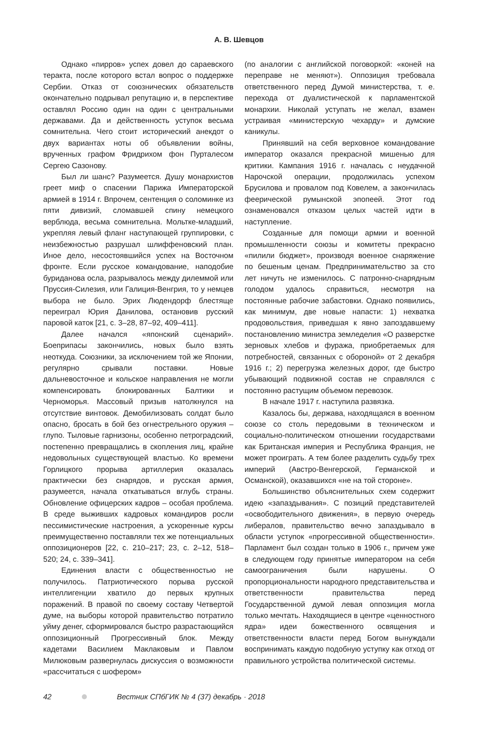А. В. Шевцов
Однако «пирров» успех довел до сараевского теракта, после которого встал вопрос о поддержке Сербии. Отказ от союзнических обязательств окончательно подрывал репутацию и, в перспективе оставлял Россию один на один с центральными державами. Да и действенность уступок весьма сомнительна. Чего стоит исторический анекдот о двух вариантах ноты об объявлении войны, врученных графом Фридрихом фон Пурталесом Сергею Сазонову.
Был ли шанс? Разумеется. Душу монархистов греет миф о спасении Парижа Императорской армией в 1914 г. Впрочем, сентенция о соломинке из пяти дивизий, сломавшей спину немецкого верблюда, весьма сомнительна. Мольтке-младший, укрепляя левый фланг наступающей группировки, с неизбежностью разрушал шлиффеновский план. Иное дело, несостоявшийся успех на Восточном фронте. Если русское командование, наподобие буриданова осла, разрывалось между дилеммой или Пруссия-Силезия, или Галиция-Венгрия, то у немцев выбора не было. Эрих Людендорф блестяще переиграл Юрия Данилова, остановив русский паровой каток [21, с. 3–28, 87–92, 409–411].
Далее начался «японский сценарий». Боеприпасы закончились, новых было взять неоткуда. Союзники, за исключением той же Японии, регулярно срывали поставки. Новые дальневосточное и кольское направления не могли компенсировать блокированных Балтики и Черноморья. Массовый призыв натолкнулся на отсутствие винтовок. Демобилизовать солдат было опасно, бросать в бой без огнестрельного оружия – глупо. Тыловые гарнизоны, особенно петроградский, постепенно превращались в скопления лиц, крайне недовольных существующей властью. Ко времени Горлицкого прорыва артиллерия оказалась практически без снарядов, и русская армия, разумеется, начала откатываться вглубь страны. Обновление офицерских кадров – особая проблема. В среде выживших кадровых командиров росли пессимистические настроения, а ускоренные курсы преимущественно поставляли тех же потенциальных оппозиционеров [22, с. 210–217; 23, с. 2–12, 518–520; 24, с. 339–341].
Единения власти с общественностью не получилось. Патриотического порыва русской интеллигенции хватило до первых крупных поражений. В правой по своему составу Четвертой думе, на выборы которой правительство потратило уйму денег, сформировался быстро разрастающийся оппозиционный Прогрессивный блок. Между кадетами Василием Маклаковым и Павлом Милюковым развернулась дискуссия о возможности «рассчитаться с шофером»
(по аналогии с английской поговоркой: «коней на переправе не меняют»). Оппозиция требовала ответственного перед Думой министерства, т. е. перехода от дуалистической к парламентской монархии. Николай уступать не желал, взамен устраивая «министерскую чехарду» и думские каникулы.
Принявший на себя верховное командование император оказался прекрасной мишенью для критики. Кампания 1916 г. началась с неудачной Нарочской операции, продолжилась успехом Брусилова и провалом под Ковелем, а закончилась феерической румынской эпопеей. Этот год ознаменовался отказом целых частей идти в наступление.
Созданные для помощи армии и военной промышленности союзы и комитеты прекрасно «пилили бюджет», производя военное снаряжение по бешеным ценам. Предпринимательство за сто лет ничуть не изменилось. С патронно-снарядным голодом удалось справиться, несмотря на постоянные рабочие забастовки. Однако появились, как минимум, две новые напасти: 1) нехватка продовольствия, приведшая к явно запоздавшему постановлению министра земледелия «О разверстке зерновых хлебов и фуража, приобретаемых для потребностей, связанных с обороной» от 2 декабря 1916 г.; 2) перегрузка железных дорог, где быстро убывающий подвижной состав не справлялся с постоянно растущим объемом перевозок.
В начале 1917 г. наступила развязка.
Казалось бы, держава, находящаяся в военном союзе со столь передовыми в техническом и социально-политическом отношении государствами как Британская империя и Республика Франция, не может проиграть. А тем более разделить судьбу трех империй (Австро-Венгерской, Германской и Османской), оказавшихся «не на той стороне».
Большинство объяснительных схем содержит идею «запаздывания». С позиций представителей «освободительного движения», в первую очередь либералов, правительство вечно запаздывало в области уступок «прогрессивной общественности». Парламент был создан только в 1906 г., причем уже в следующем году принятые императором на себя самоограничения были нарушены. О пропорциональности народного представительства и ответственности правительства перед Государственной думой левая оппозиция могла только мечтать. Находящиеся в центре «ценностного ядра» идеи божественного освящения и ответственности власти перед Богом вынуждали воспринимать каждую подобную уступку как отход от правильного устройства политической системы.
42 Вестник СПбГИК № 4 (37) декабрь · 2018